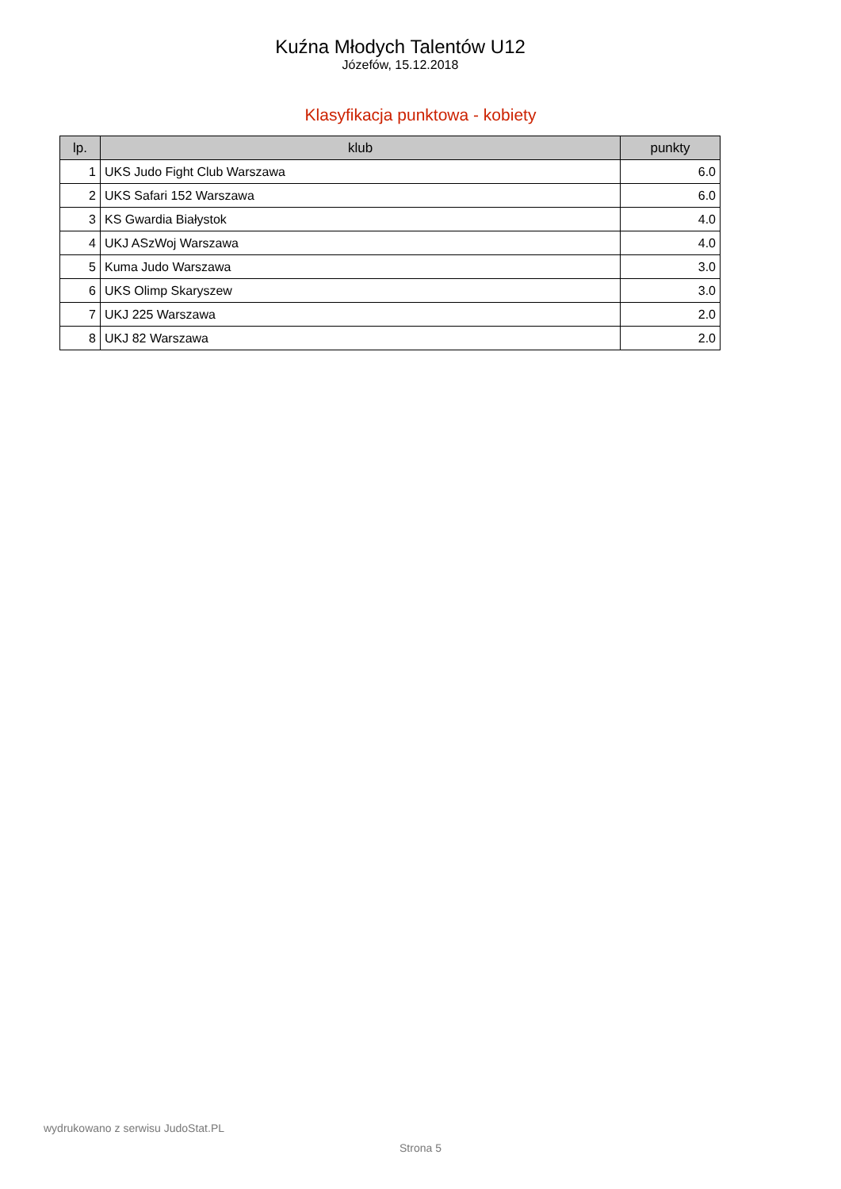Kuźna Młodych Talentów U12
Józefów, 15.12.2018
Klasyfikacja punktowa - kobiety
| lp. | klub | punkty |
| --- | --- | --- |
| 1 | UKS Judo Fight Club Warszawa | 6.0 |
| 2 | UKS Safari 152 Warszawa | 6.0 |
| 3 | KS Gwardia Białystok | 4.0 |
| 4 | UKJ ASzWoj Warszawa | 4.0 |
| 5 | Kuma Judo Warszawa | 3.0 |
| 6 | UKS Olimp Skaryszew | 3.0 |
| 7 | UKJ 225 Warszawa | 2.0 |
| 8 | UKJ 82 Warszawa | 2.0 |
wydrukowano z serwisu JudoStat.PL
Strona 5